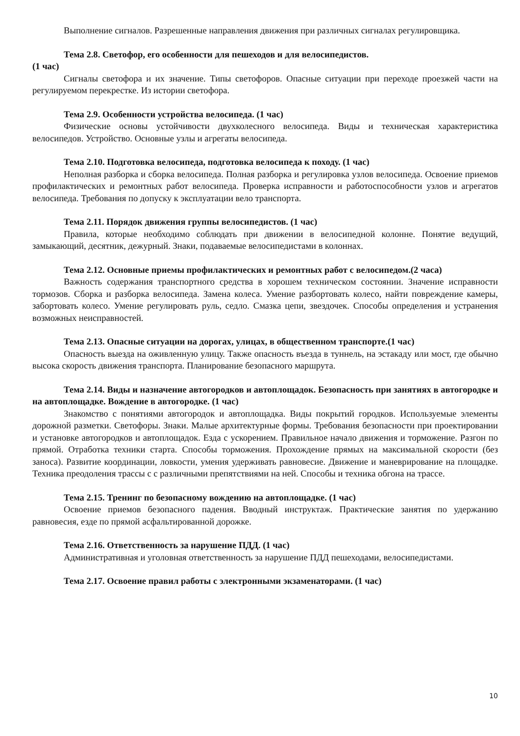Выполнение сигналов. Разрешенные направления движения при различных сигналах регулировщика.
Тема 2.8. Светофор, его особенности для пешеходов и для велосипедистов.
(1 час)
Сигналы светофора и их значение. Типы светофоров. Опасные ситуации при переходе проезжей части на регулируемом перекрестке. Из истории светофора.
Тема 2.9. Особенности устройства велосипеда. (1 час)
Физические основы устойчивости двухколесного велосипеда. Виды и техническая характеристика велосипедов. Устройство. Основные узлы и агрегаты велосипеда.
Тема 2.10. Подготовка велосипеда, подготовка велосипеда к походу. (1 час)
Неполная разборка и сборка велосипеда. Полная разборка и регулировка узлов велосипеда. Освоение приемов профилактических и ремонтных работ велосипеда. Проверка исправности и работоспособности узлов и агрегатов велосипеда. Требования по допуску к эксплуатации вело транспорта.
Тема 2.11. Порядок движения группы велосипедистов. (1 час)
Правила, которые необходимо соблюдать при движении в велосипедной колонне. Понятие ведущий, замыкающий, десятник, дежурный. Знаки, подаваемые велосипедистами в колоннах.
Тема 2.12. Основные приемы профилактических и ремонтных работ с велосипедом.(2 часа)
Важность содержания транспортного средства в хорошем техническом состоянии. Значение исправности тормозов. Сборка и разборка велосипеда. Замена колеса. Умение разбортовать колесо, найти повреждение камеры, забортовать колесо. Умение регулировать руль, седло. Смазка цепи, звездочек. Способы определения и устранения возможных неисправностей.
Тема 2.13. Опасные ситуации на дорогах, улицах, в общественном транспорте.(1 час)
Опасность выезда на оживленную улицу. Также опасность въезда в туннель, на эстакаду или мост, где обычно высока скорость движения транспорта. Планирование безопасного маршрута.
Тема 2.14. Виды и назначение автогородков и автоплощадок. Безопасность при занятиях в автогородке и на автоплощадке. Вождение в автогородке. (1 час)
Знакомство с понятиями автогородок и автоплощадка. Виды покрытий городков. Используемые элементы дорожной разметки. Светофоры. Знаки. Малые архитектурные формы. Требования безопасности при проектировании и установке автогородков и автоплощадок. Езда с ускорением. Правильное начало движения и торможение. Разгон по прямой. Отработка техники старта. Способы торможения. Прохождение прямых на максимальной скорости (без заноса). Развитие координации, ловкости, умения удерживать равновесие. Движение и маневрирование на площадке. Техника преодоления трассы с с различными препятствиями на ней. Способы и техника обгона на трассе.
Тема 2.15. Тренинг по безопасному вождению на автоплощадке. (1 час)
Освоение приемов безопасного падения. Вводный инструктаж. Практические занятия по удержанию равновесия, езде по прямой асфальтированной дорожке.
Тема 2.16. Ответственность за нарушение ПДД. (1 час)
Административная и уголовная ответственность за нарушение ПДД пешеходами, велосипедистами.
Тема 2.17. Освоение правил работы с электронными экзаменаторами. (1 час)
10